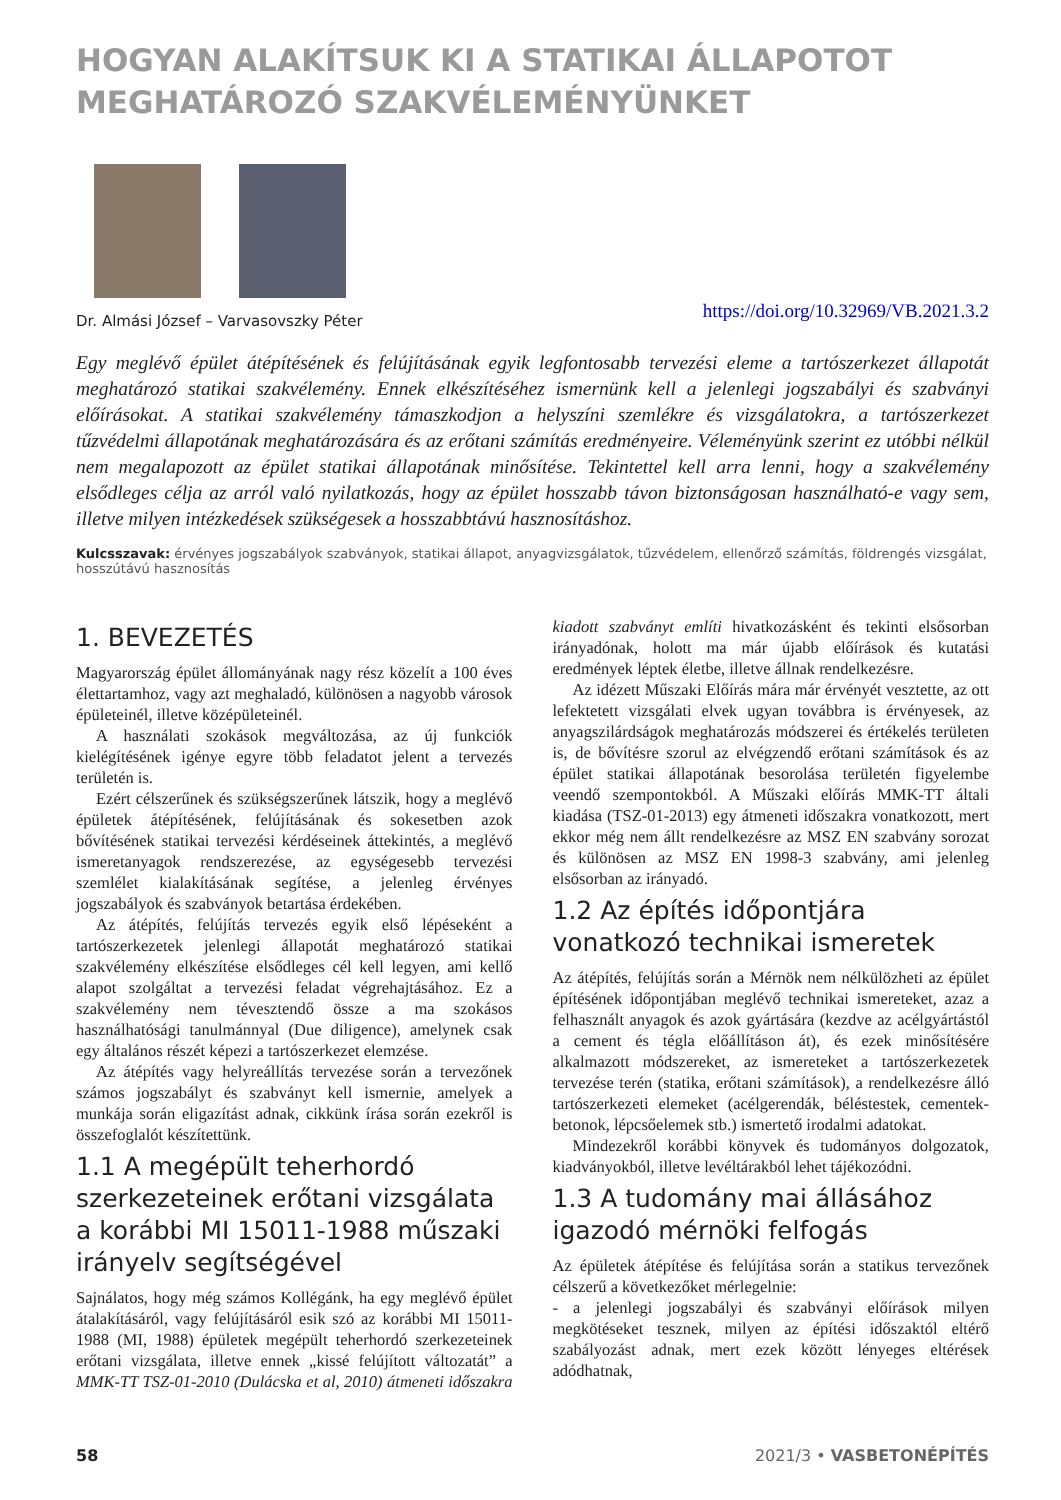HOGYAN ALAKÍTSUK KI A STATIKAI ÁLLAPOTOT MEGHATÁROZÓ SZAKVÉLEMÉNYÜNKET
Dr. Almási József – Varvasovszky Péter https://doi.org/10.32969/VB.2021.3.2
Egy meglévő épület átépítésének és felújításának egyik legfontosabb tervezési eleme a tartószerkezet állapotát meghatározó statikai szakvélemény. Ennek elkészítéséhez ismernünk kell a jelenlegi jogszabályi és szabványi előírásokat. A statikai szakvélemény támaszkodjon a helyszíni szemlékre és vizsgálatokra, a tartószerkezet tűzvédelmi állapotának meghatározására és az erőtani számítás eredményeire. Véleményünk szerint ez utóbbi nélkül nem megalapozott az épület statikai állapotának minősítése. Tekintettel kell arra lenni, hogy a szakvélemény elsődleges célja az arról való nyilatkozás, hogy az épület hosszabb távon biztonságosan használható-e vagy sem, illetve milyen intézkedések szükségesek a hosszabbtávú hasznosításhoz.
Kulcsszavak: érvényes jogszabályok szabványok, statikai állapot, anyagvizsgálatok, tűzvédelem, ellenőrző számítás, földrengés vizsgálat, hosszútávú hasznosítás
1. BEVEZETÉS
Magyarország épület állományának nagy rész közelít a 100 éves élettartamhoz, vagy azt meghaladó, különösen a nagyobb városok épületeinél, illetve középületeinél.
A használati szokások megváltozása, az új funkciók kielégítésének igénye egyre több feladatot jelent a tervezés területén is.
Ezért célszerűnek és szükségszerűnek látszik, hogy a meglévő épületek átépítésének, felújításának és sokesetben azok bővítésének statikai tervezési kérdéseinek áttekintés, a meglévő ismeretanyagok rendszerezése, az egységesebb tervezési szemlélet kialakításának segítése, a jelenleg érvényes jogszabályok és szabványok betartása érdekében.
Az átépítés, felújítás tervezés egyik első lépéseként a tartószerkezetek jelenlegi állapotát meghatározó statikai szakvélemény elkészítése elsődleges cél kell legyen, ami kellő alapot szolgáltat a tervezési feladat végrehajtásához. Ez a szakvélemény nem tévesztendő össze a ma szokásos használhatósági tanulmánnyal (Due diligence), amelynek csak egy általános részét képezi a tartószerkezet elemzése.
Az átépítés vagy helyreállítás tervezése során a tervezőnek számos jogszabályt és szabványt kell ismernie, amelyek a munkája során eligazítást adnak, cikkünk írása során ezekről is összefoglalót készítettünk.
1.1 A megépült teherhordó szerkezeteinek erőtani vizsgálata a korábbi MI 15011-1988 műszaki irányelv segítségével
Sajnálatos, hogy még számos Kollégánk, ha egy meglévő épület átalakításáról, vagy felújításáról esik szó az korábbi MI 15011-1988 (MI, 1988) épületek megépült teherhordó szerkezeteinek erőtani vizsgálata, illetve ennek „kissé felújított változatát” a MMK-TT TSZ-01-2010 (Dulácska et al, 2010) átmeneti időszakra kiadott szabványt említi hivatkozásként és tekinti elsősorban irányadónak, holott ma már újabb előírások és kutatási eredmények léptek életbe, illetve állnak rendelkezésre.
Az idézett Műszaki Előírás mára már érvényét vesztette, az ott lefektetett vizsgálati elvek ugyan továbbra is érvényesek, az anyagszilárdságok meghatározás módszerei és értékelés területen is, de bővítésre szorul az elvégzendő erőtani számítások és az épület statikai állapotának besorolása területén figyelembe veendő szempontokból. A Műszaki előírás MMK-TT általi kiadása (TSZ-01-2013) egy átmeneti időszakra vonatkozott, mert ekkor még nem állt rendelkezésre az MSZ EN szabvány sorozat és különösen az MSZ EN 1998-3 szabvány, ami jelenleg elsősorban az irányadó.
1.2 Az építés időpontjára vonatkozó technikai ismeretek
Az átépítés, felújítás során a Mérnök nem nélkülözheti az épület építésének időpontjában meglévő technikai ismereteket, azaz a felhasznált anyagok és azok gyártására (kezdve az acélgyártástól a cement és tégla előállításon át), és ezek minősítésére alkalmazott módszereket, az ismereteket a tartószerkezetek tervezése terén (statika, erőtani számítások), a rendelkezésre álló tartószerkezeti elemeket (acélgerendák, béléstestek, cementek-betonok, lépcsőelemek stb.) ismertető irodalmi adatokat.
Mindezekről korábbi könyvek és tudományos dolgozatok, kiadványokból, illetve levéltárakból lehet tájékozódni.
1.3 A tudomány mai állásához igazodó mérnöki felfogás
Az épületek átépítése és felújítása során a statikus tervezőnek célszerű a következőket mérlegelnie:
- a jelenlegi jogszabályi és szabványi előírások milyen megkötéseket tesznek, milyen az építési időszaktól eltérő szabályozást adnak, mert ezek között lényeges eltérések adódhatnak,
58 2021/3 • VASBETONÉPÍTÉS